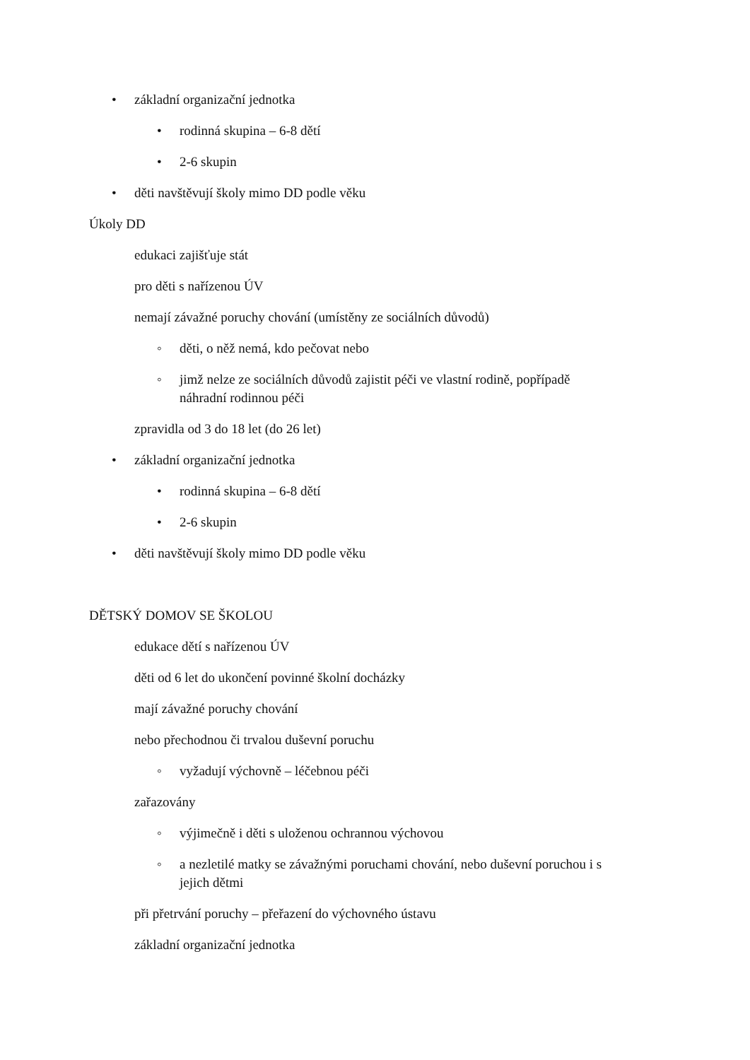• základní organizační jednotka
• rodinná skupina – 6-8 dětí
• 2-6 skupin
• děti navštěvují školy mimo DD podle věku
Úkoly DD
edukaci zajišťuje stát
pro děti s nařízenou ÚV
nemají závažné poruchy chování (umístěny ze sociálních důvodů)
◦ děti, o něž nemá, kdo pečovat nebo
◦ jimž nelze ze sociálních důvodů zajistit péči ve vlastní rodině, popřípadě
náhradní rodinnou péči
zpravidla od 3 do 18 let (do 26 let)
• základní organizační jednotka
• rodinná skupina – 6-8 dětí
• 2-6 skupin
• děti navštěvují školy mimo DD podle věku
DĚTSKÝ DOMOV SE ŠKOLOU
edukace dětí s nařízenou ÚV
děti od 6 let do ukončení povinné školní docházky
mají závažné poruchy chování
nebo přechodnou či trvalou duševní poruchu
◦ vyžadují výchovně – léčebnou péči
zařazovány
◦ výjimečně i děti s uloženou ochrannou výchovou
◦ a nezletilé matky se závažnými poruchami chování, nebo duševní poruchou i s
jejich dětmi
při přetrvání poruchy – přeřazení do výchovného ústavu
základní organizační jednotka